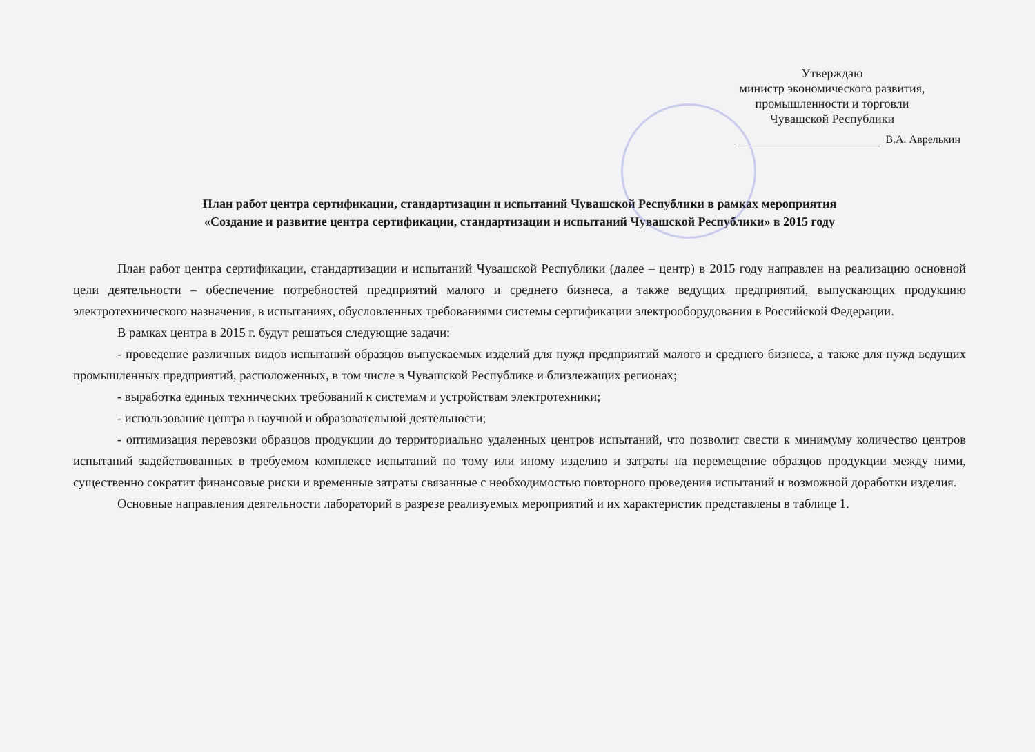Утверждаю
министр экономического развития,
промышленности и торговли
Чувашской Республики
В.А. Аврелькин
План работ центра сертификации, стандартизации и испытаний Чувашской Республики в рамках мероприятия
«Создание и развитие центра сертификации, стандартизации и испытаний Чувашской Республики» в 2015 году
План работ центра сертификации, стандартизации и испытаний Чувашской Республики (далее – центр) в 2015 году направлен на реализацию основной цели деятельности – обеспечение потребностей предприятий малого и среднего бизнеса, а также ведущих предприятий, выпускающих продукцию электротехнического назначения, в испытаниях, обусловленных требованиями системы сертификации электрооборудования в Российской Федерации.
В рамках центра в 2015 г. будут решаться следующие задачи:
- проведение различных видов испытаний образцов выпускаемых изделий для нужд предприятий малого и среднего бизнеса, а также для нужд ведущих промышленных предприятий, расположенных, в том числе в Чувашской Республике и близлежащих регионах;
- выработка единых технических требований к системам и устройствам электротехники;
- использование центра в научной и образовательной деятельности;
- оптимизация перевозки образцов продукции до территориально удаленных центров испытаний, что позволит свести к минимуму количество центров испытаний задействованных в требуемом комплексе испытаний по тому или иному изделию и затраты на перемещение образцов продукции между ними, существенно сократит финансовые риски и временные затраты связанные с необходимостью повторного проведения испытаний и возможной доработки изделия.
Основные направления деятельности лабораторий в разрезе реализуемых мероприятий и их характеристик представлены в таблице 1.